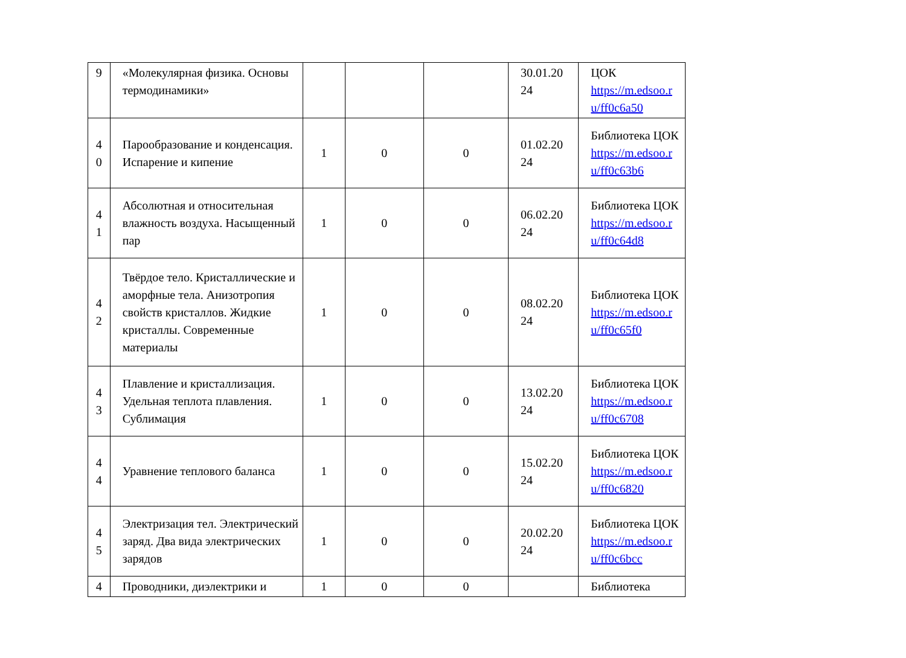| 9 | «Молекулярная физика. Основы термодинамики» | | | | 30.01.20 24 | ЦОК https://m.edsoo.r u/ff0c6a50 |
| 4 0 | Парообразование и конденсация. Испарение и кипение | 1 | 0 | 0 | 01.02.20 24 | Библиотека ЦОК https://m.edsoo.r u/ff0c63b6 |
| 4 1 | Абсолютная и относительная влажность воздуха. Насыщенный пар | 1 | 0 | 0 | 06.02.20 24 | Библиотека ЦОК https://m.edsoo.r u/ff0c64d8 |
| 4 2 | Твёрдое тело. Кристаллические и аморфные тела. Анизотропия свойств кристаллов. Жидкие кристаллы. Современные материалы | 1 | 0 | 0 | 08.02.20 24 | Библиотека ЦОК https://m.edsoo.r u/ff0c65f0 |
| 4 3 | Плавление и кристаллизация. Удельная теплота плавления. Сублимация | 1 | 0 | 0 | 13.02.20 24 | Библиотека ЦОК https://m.edsoo.r u/ff0c6708 |
| 4 4 | Уравнение теплового баланса | 1 | 0 | 0 | 15.02.20 24 | Библиотека ЦОК https://m.edsoo.r u/ff0c6820 |
| 4 5 | Электризация тел. Электрический заряд. Два вида электрических зарядов | 1 | 0 | 0 | 20.02.20 24 | Библиотека ЦОК https://m.edsoo.r u/ff0c6bcc |
| 4 | Проводники, диэлектрики и | 1 | 0 | 0 | | Библиотека |